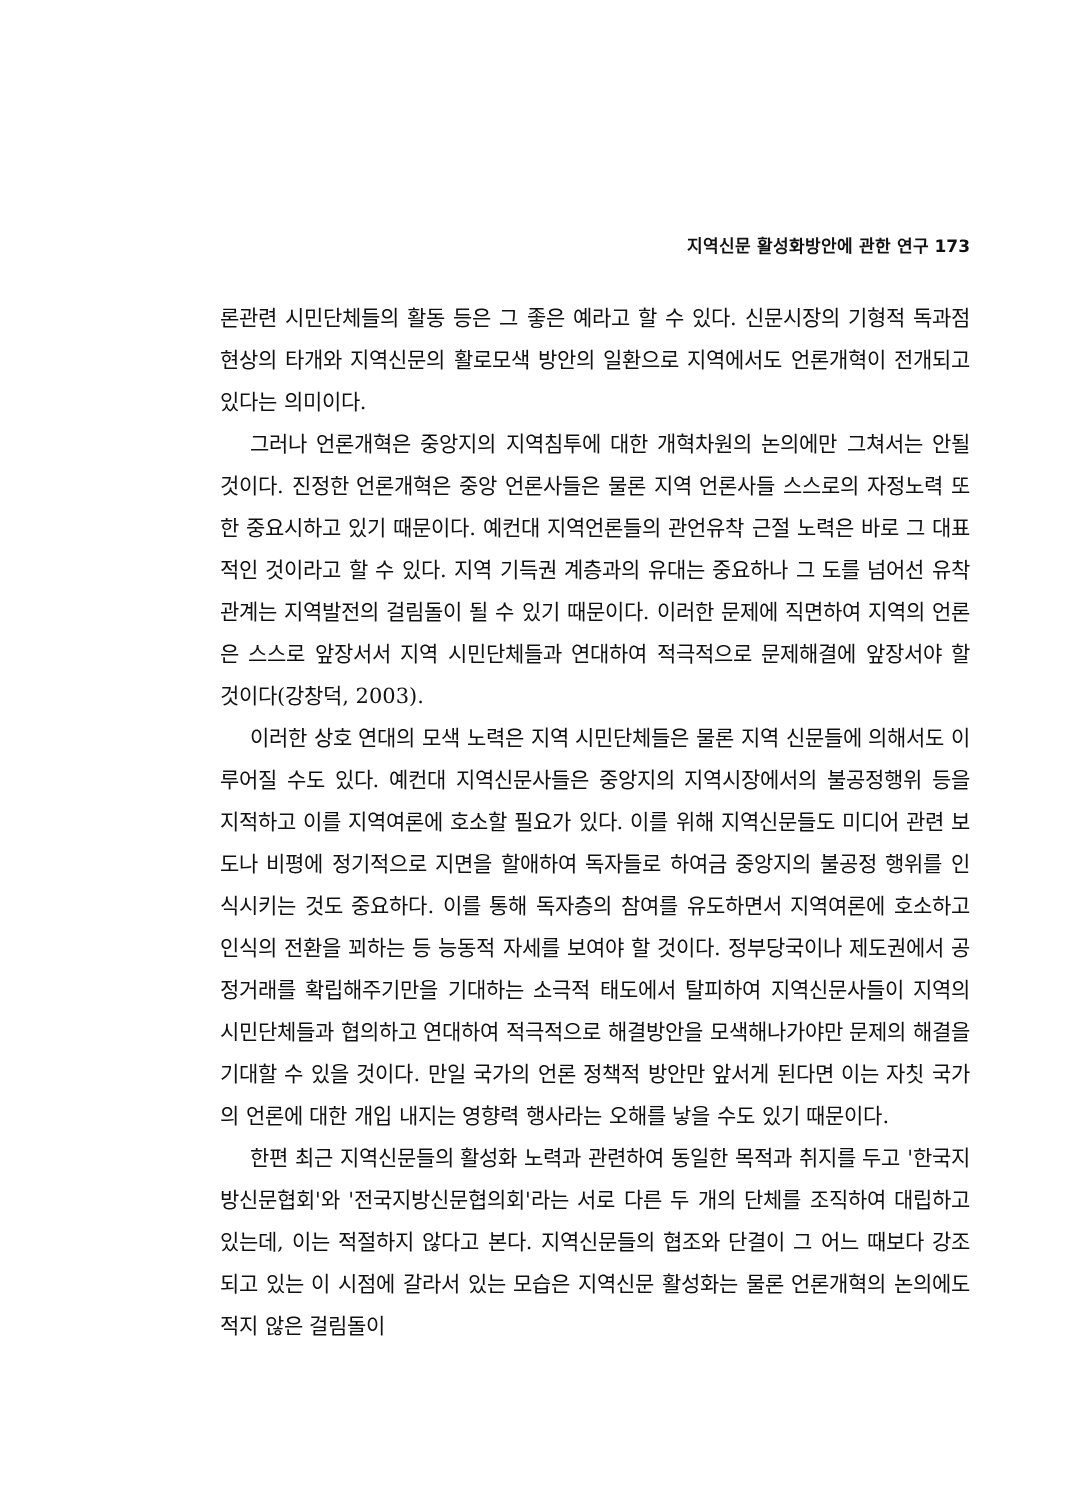지역신문 활성화방안에 관한 연구 173
론관련 시민단체들의 활동 등은 그 좋은 예라고 할 수 있다. 신문시장의 기형적 독과점 현상의 타개와 지역신문의 활로모색 방안의 일환으로 지역에서도 언론개혁이 전개되고 있다는 의미이다.
그러나 언론개혁은 중앙지의 지역침투에 대한 개혁차원의 논의에만 그쳐서는 안될 것이다. 진정한 언론개혁은 중앙 언론사들은 물론 지역 언론사들 스스로의 자정노력 또한 중요시하고 있기 때문이다. 예컨대 지역언론들의 관언유착 근절 노력은 바로 그 대표적인 것이라고 할 수 있다. 지역 기득권 계층과의 유대는 중요하나 그 도를 넘어선 유착관계는 지역발전의 걸림돌이 될 수 있기 때문이다. 이러한 문제에 직면하여 지역의 언론은 스스로 앞장서서 지역 시민단체들과 연대하여 적극적으로 문제해결에 앞장서야 할 것이다(강창덕, 2003).
이러한 상호 연대의 모색 노력은 지역 시민단체들은 물론 지역 신문들에 의해서도 이루어질 수도 있다. 예컨대 지역신문사들은 중앙지의 지역시장에서의 불공정행위 등을 지적하고 이를 지역여론에 호소할 필요가 있다. 이를 위해 지역신문들도 미디어 관련 보도나 비평에 정기적으로 지면을 할애하여 독자들로 하여금 중앙지의 불공정 행위를 인식시키는 것도 중요하다. 이를 통해 독자층의 참여를 유도하면서 지역여론에 호소하고 인식의 전환을 꾀하는 등 능동적 자세를 보여야 할 것이다. 정부당국이나 제도권에서 공정거래를 확립해주기만을 기대하는 소극적 태도에서 탈피하여 지역신문사들이 지역의 시민단체들과 협의하고 연대하여 적극적으로 해결방안을 모색해나가야만 문제의 해결을 기대할 수 있을 것이다. 만일 국가의 언론 정책적 방안만 앞서게 된다면 이는 자칫 국가의 언론에 대한 개입 내지는 영향력 행사라는 오해를 낳을 수도 있기 때문이다.
한편 최근 지역신문들의 활성화 노력과 관련하여 동일한 목적과 취지를 두고 '한국지방신문협회'와 '전국지방신문협의회'라는 서로 다른 두 개의 단체를 조직하여 대립하고 있는데, 이는 적절하지 않다고 본다. 지역신문들의 협조와 단결이 그 어느 때보다 강조되고 있는 이 시점에 갈라서 있는 모습은 지역신문 활성화는 물론 언론개혁의 논의에도 적지 않은 걸림돌이